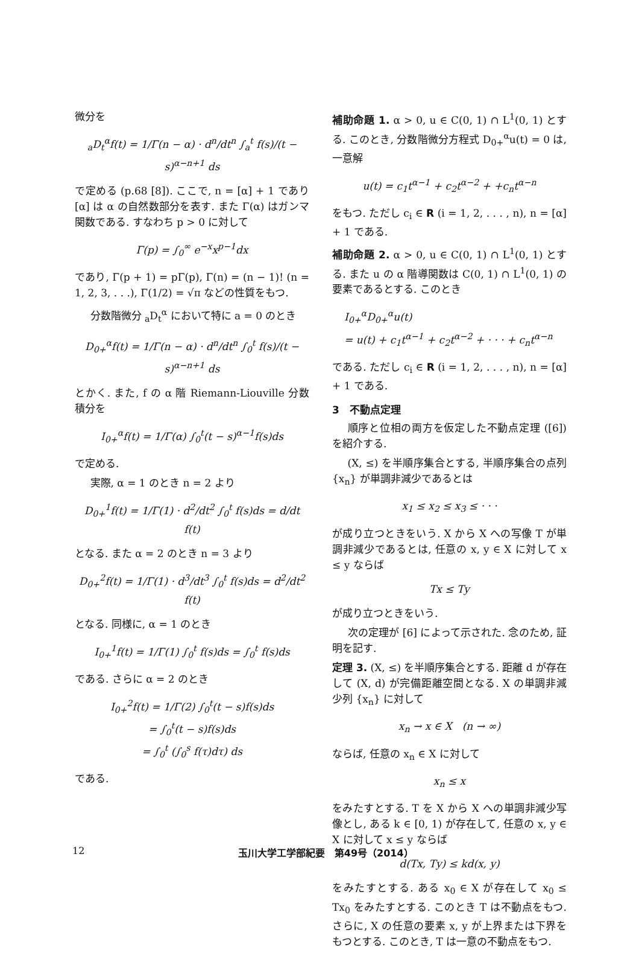微分を
<sub>a</sub>D<sub>t</sub><sup>α</sup>f(t) = 1/Γ(n − α) · d<sup>n</sup>/dt<sup>n</sup> ∫<sub>a</sub><sup>t</sup> f(s)/(t − s)<sup>α−n+1</sup> ds
で定める (p.68 [8]). ここで, n = [α] + 1 であり [α] は α の自然数部分を表す. また Γ(α) はガンマ関数である. すなわち p > 0 に対して
Γ(p) = ∫<sub>0</sub><sup>∞</sup> e<sup>−x</sup>x<sup>p−1</sup>dx
であり, Γ(p + 1) = pΓ(p), Γ(n) = (n − 1)! (n = 1, 2, 3, . . .), Γ(1/2) = √π などの性質をもつ.
分数階微分 <sub>a</sub>D<sub>t</sub><sup>α</sup> において特に a = 0 のとき
D<sub>0+</sub><sup>α</sup>f(t) = 1/Γ(n − α) · d<sup>n</sup>/dt<sup>n</sup> ∫<sub>0</sub><sup>t</sup> f(s)/(t − s)<sup>α−n+1</sup> ds
とかく. また, f の α 階 Riemann-Liouville 分数積分を
I<sub>0+</sub><sup>α</sup>f(t) = 1/Γ(α) ∫<sub>0</sub><sup>t</sup>(t − s)<sup>α−1</sup>f(s)ds
で定める.
実際, α = 1 のとき n = 2 より
D<sub>0+</sub><sup>1</sup>f(t) = 1/Γ(1) · d<sup>2</sup>/dt<sup>2</sup> ∫<sub>0</sub><sup>t</sup> f(s)ds = d/dt f(t)
となる. また α = 2 のとき n = 3 より
D<sub>0+</sub><sup>2</sup>f(t) = 1/Γ(1) · d<sup>3</sup>/dt<sup>3</sup> ∫<sub>0</sub><sup>t</sup> f(s)ds = d<sup>2</sup>/dt<sup>2</sup> f(t)
となる. 同様に, α = 1 のとき
I<sub>0+</sub><sup>1</sup>f(t) = 1/Γ(1) ∫<sub>0</sub><sup>t</sup> f(s)ds = ∫<sub>0</sub><sup>t</sup> f(s)ds
である. さらに α = 2 のとき
I<sub>0+</sub><sup>2</sup>f(t) = 1/Γ(2) ∫<sub>0</sub><sup>t</sup>(t − s)f(s)ds
= ∫<sub>0</sub><sup>t</sup>(t − s)f(s)ds
= ∫<sub>0</sub><sup>t</sup> (∫<sub>0</sub><sup>s</sup> f(τ)dτ) ds
である.
補助命題 1. α > 0, u ∈ C(0, 1) ∩ L<sup>1</sup>(0, 1) とする. このとき, 分数階微分方程式 D<sub>0+</sub><sup>α</sup>u(t) = 0 は, 一意解
u(t) = c<sub>1</sub>t<sup>α−1</sup> + c<sub>2</sub>t<sup>α−2</sup> + +c<sub>n</sub>t<sup>α−n</sup>
をもつ. ただし c<sub>i</sub> ∈ R (i = 1, 2, . . . , n), n = [α] + 1 である.
補助命題 2. α > 0, u ∈ C(0, 1) ∩ L<sup>1</sup>(0, 1) とする. また u の α 階導関数は C(0, 1) ∩ L<sup>1</sup>(0, 1) の要素であるとする. このとき
I<sub>0+</sub><sup>α</sup>D<sub>0+</sub><sup>α</sup>u(t)
= u(t) + c<sub>1</sub>t<sup>α−1</sup> + c<sub>2</sub>t<sup>α−2</sup> + · · · + c<sub>n</sub>t<sup>α−n</sup>
である. ただし c<sub>i</sub> ∈ R (i = 1, 2, . . . , n), n = [α] + 1 である.
3　不動点定理
順序と位相の両方を仮定した不動点定理 ([6]) を紹介する.
(X, ≤) を半順序集合とする, 半順序集合の点列 {x<sub>n</sub>} が単調非減少であるとは
x<sub>1</sub> ≤ x<sub>2</sub> ≤ x<sub>3</sub> ≤ · · ·
が成り立つときをいう. X から X への写像 T が単調非減少であるとは, 任意の x, y ∈ X に対して x ≤ y ならば
Tx ≤ Ty
が成り立つときをいう.
次の定理が [6] によって示された. 念のため, 証明を記す.
定理 3. (X, ≤) を半順序集合とする. 距離 d が存在して (X, d) が完備距離空間となる. X の単調非減少列 {x<sub>n</sub>} に対して
x<sub>n</sub> → x ∈ X　(n → ∞)
ならば, 任意の x<sub>n</sub> ∈ X に対して
x<sub>n</sub> ≤ x
をみたすとする. T を X から X への単調非減少写像とし, ある k ∈ [0, 1) が存在して, 任意の x, y ∈ X に対して x ≤ y ならば
d(Tx, Ty) ≤ kd(x, y)
をみたすとする. ある x<sub>0</sub> ∈ X が存在して x<sub>0</sub> ≤ Tx<sub>0</sub> をみたすとする. このとき T は不動点をもつ. さらに, X の任意の要素 x, y が上界または下界をもつとする. このとき, T は一意の不動点をもつ.
12 玉川大学工学部紀要　第49号（2014）